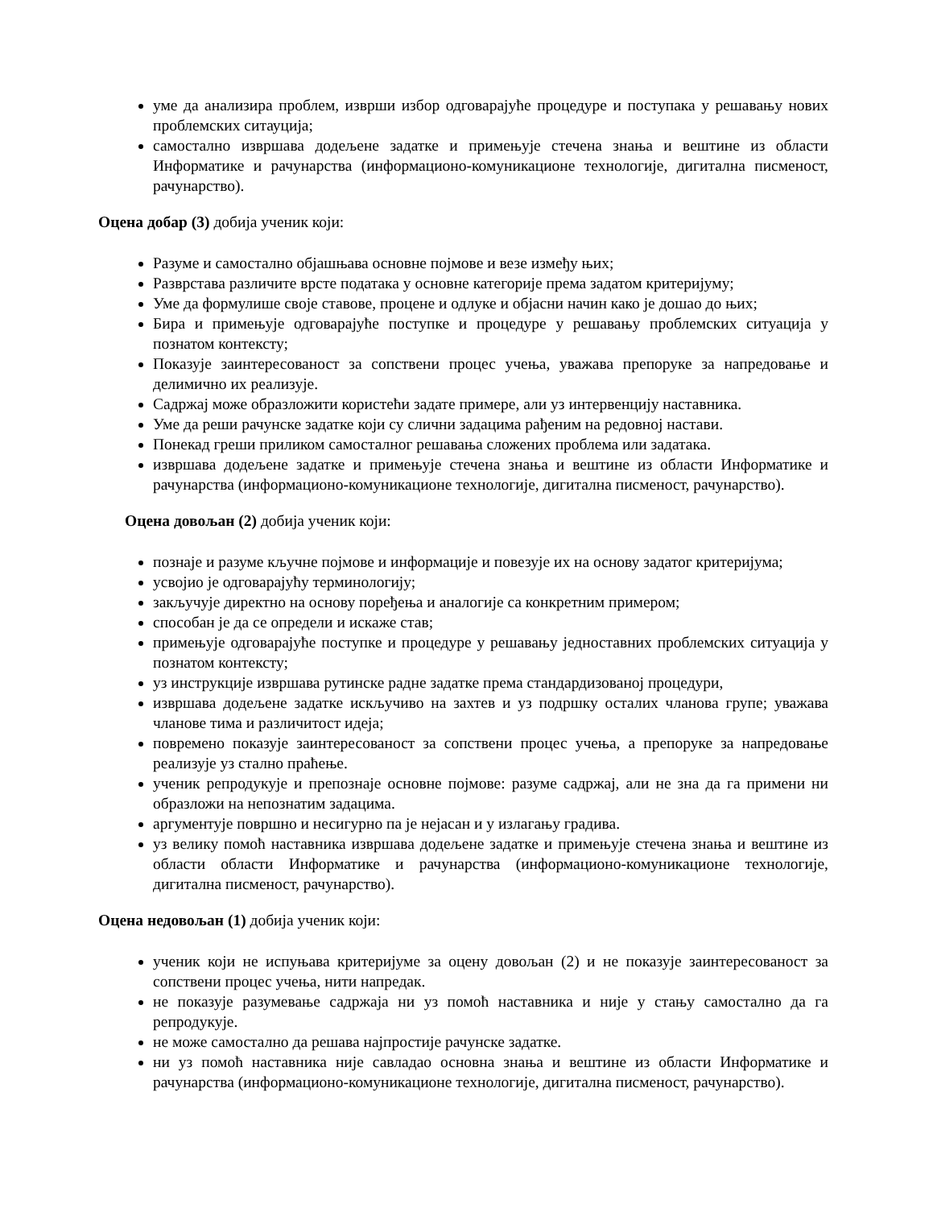уме да анализира проблем, изврши избор одговарајуће процедуре и поступака у решавању нових проблемских ситауција;
самостално извршава додељене задатке и примењује стечена знања и вештине из области Информатике и рачунарства (информационо-комуникационе технологије, дигитална писменост, рачунарство).
Оцена добар (3) добија ученик који:
Разуме и самостално објашњава основне појмове и везе између њих;
Разврстава различите врсте података у основне категорије према задатом критеријуму;
Уме да формулише своје ставове, процене и одлуке и објасни начин како је дошао до њих;
Бира и примењује одговарајуће поступке и процедуре у решавању проблемских ситуација у познатом контексту;
Показује заинтересованост за сопствени процес учења, уважава препоруке за напредовање и делимично их реализује.
Садржај може образложити користећи задате примере, али уз интервенцију наставника.
Уме да реши рачунске задатке који су слични задацима рађеним на редовној настави.
Понекад греши приликом самосталног решавања сложених проблема или задатака.
извршава додељене задатке и примењује стечена знања и вештине из области Информатике и рачунарства (информационо-комуникационе технологије, дигитална писменост, рачунарство).
Оцена довољан (2) добија ученик који:
познаје и разуме кључне појмове и информације и повезује их на основу задатог критеријума;
усвојио је одговарајућу терминологију;
закључује директно на основу поређења и аналогије са конкретним примером;
способан је да се определи и искаже став;
примењује одговарајуће поступке и процедуре у решавању једноставних проблемских ситуација у познатом контексту;
уз инструкције извршава рутинске радне задатке према стандардизованој процедури,
извршава додељене задатке искључиво на захтев и уз подршку осталих чланова групе; уважава чланове тима и различитост идеја;
повремено показује заинтересованост за сопствени процес учења, а препоруке за напредовање реализује уз стално праћење.
ученик репродукује и препознаје основне појмове: разуме садржај, али не зна да га примени ни образложи на непознатим задацима.
аргументује површно и несигурно па је нејасан и у излагању градива.
уз велику помоћ наставника извршава додељене задатке и примењује стечена знања и вештине из области области Информатике и рачунарства (информационо-комуникационе технологије, дигитална писменост, рачунарство).
Оцена недовољан (1) добија ученик који:
ученик који не испуњава критеријуме за оцену довољан (2) и не показује заинтересованост за сопствени процес учења, нити напредак.
не показује разумевање садржаја ни уз помоћ наставника и није у стању самостално да га репродукује.
не може самостално да решава најпростије рачунске задатке.
ни уз помоћ наставника није савладао основна знања и вештине из области Информатике и рачунарства (информационо-комуникационе технологије, дигитална писменост, рачунарство).